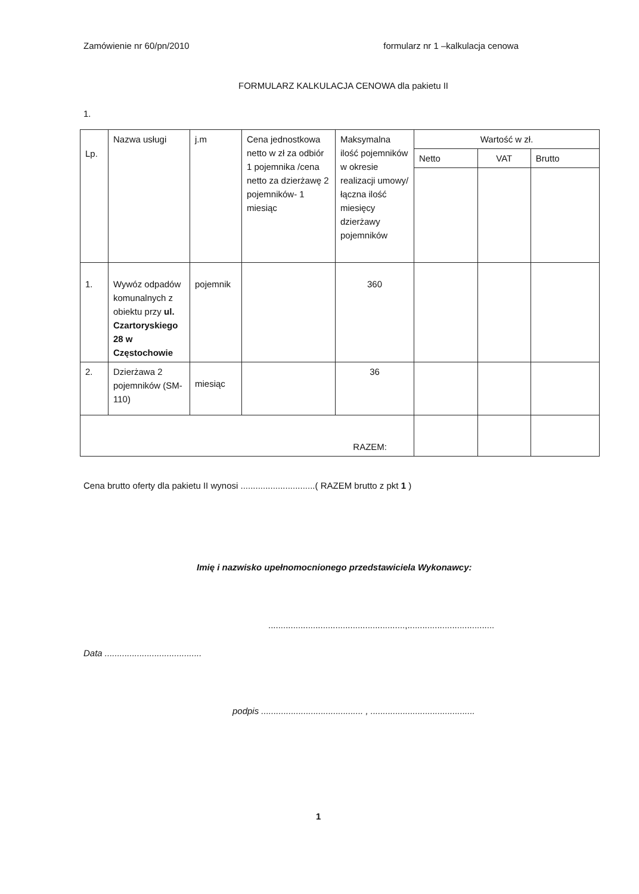Zamówienie nr 60/pn/2010 formularz nr 1 –kalkulacja cenowa
FORMULARZ KALKULACJA CENOWA dla pakietu II
1.
| Lp. | Nazwa usługi | j.m | Cena jednostkowa netto w zł za odbiór 1 pojemnika /cena netto za dzierżawę 2 pojemników- 1 miesiąc | Maksymalna ilość pojemników w okresie realizacji umowy/łączna ilość miesięcy dzierżawy pojemników | Wartość w zł. | | |
| --- | --- | --- | --- | --- | --- | --- | --- |
| | | | | | Netto | VAT | Brutto |
| 1. | Wywóz odpadów komunalnych z obiektu przy ul. Czartoryskiego 28 w Częstochowie | pojemnik | | 360 | | | |
| 2. | Dzierżawa 2 pojemników (SM-110) | miesiąc | | 36 | | | |
| RAZEM: | | | | | | | |
Cena brutto oferty dla pakietu II wynosi ..............................( RAZEM brutto z pkt 1 )
Imię i nazwisko upełnomocnionego przedstawiciela Wykonawcy:
.......................................................,...................................
Data .......................................
podpis ......................................... , ..........................................
1